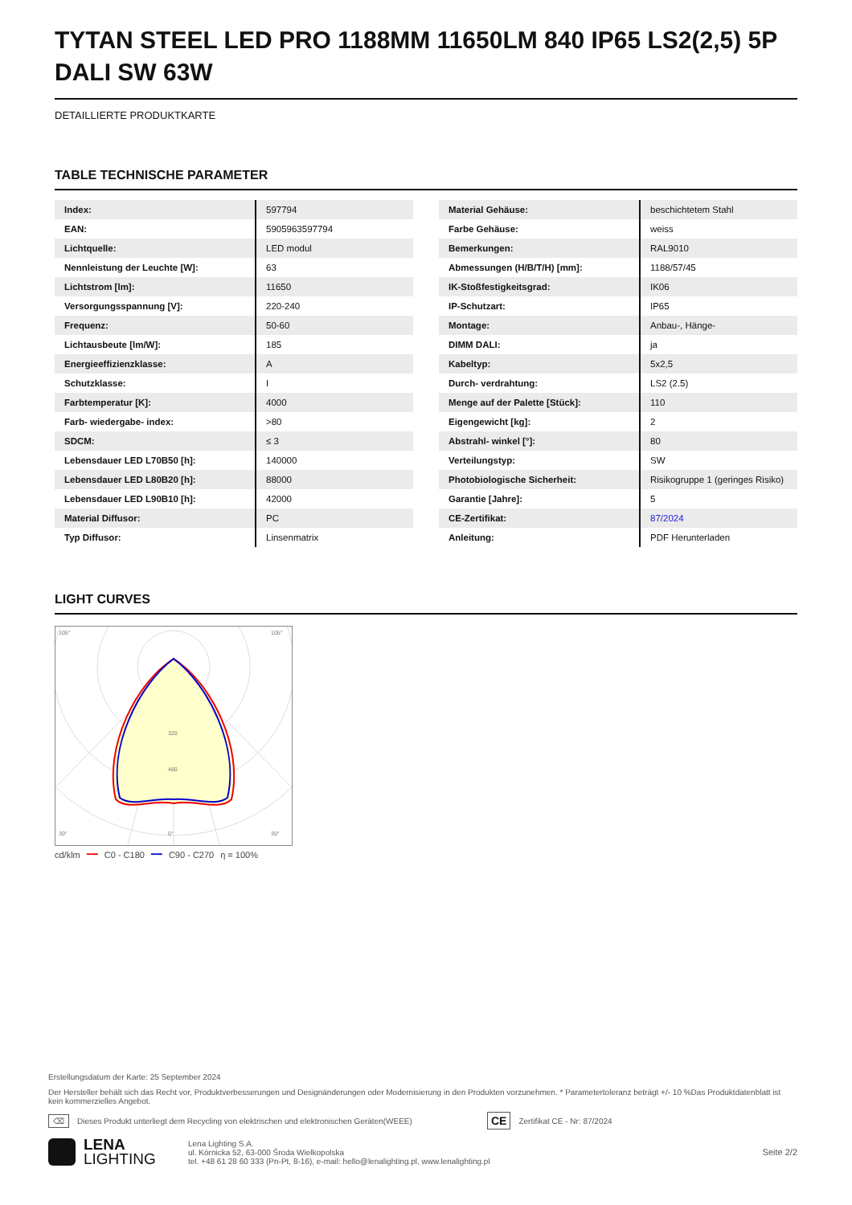TYTAN STEEL LED PRO 1188MM 11650LM 840 IP65 LS2(2,5) 5P DALI SW 63W
DETAILLIERTE PRODUKTKARTE
TABLE TECHNISCHE PARAMETER
| Index: | 597794 |
| EAN: | 5905963597794 |
| Lichtquelle: | LED modul |
| Nennleistung der Leuchte [W]: | 63 |
| Lichtstrom [lm]: | 11650 |
| Versorgungsspannung [V]: | 220-240 |
| Frequenz: | 50-60 |
| Lichtausbeute [lm/W]: | 185 |
| Energieeffizienzklasse: | A |
| Schutzklasse: | I |
| Farbtemperatur [K]: | 4000 |
| Farb- wiedergabe- index: | >80 |
| SDCM: | ≤ 3 |
| Lebensdauer LED L70B50 [h]: | 140000 |
| Lebensdauer LED L80B20 [h]: | 88000 |
| Lebensdauer LED L90B10 [h]: | 42000 |
| Material Diffusor: | PC |
| Typ Diffusor: | Linsenmatrix |
| Material Gehäuse: | beschichtetem Stahl |
| Farbe Gehäuse: | weiss |
| Bemerkungen: | RAL9010 |
| Abmessungen (H/B/T/H) [mm]: | 1188/57/45 |
| IK-Stoßfestigkeitsgrad: | IK06 |
| IP-Schutzart: | IP65 |
| Montage: | Anbau-, Hänge- |
| DIMM DALI: | ja |
| Kabeltyp: | 5x2,5 |
| Durch- verdrahtung: | LS2 (2.5) |
| Menge auf der Palette [Stück]: | 110 |
| Eigengewicht [kg]: | 2 |
| Abstrahl- winkel [°]: | 80 |
| Verteilungstyp: | SW |
| Photobiologische Sicherheit: | Risikogruppe 1 (geringes Risiko) |
| Garantie [Jahre]: | 5 |
| CE-Zertifikat: | 87/2024 |
| Anleitung: | PDF Herunterladen |
LIGHT CURVES
105°
105°
30°
0°
30°
320
480
cd/klm ━━ C0 - C180 ━━ C90 - C270 η = 100%
Erstellungsdatum der Karte: 25 September 2024
Der Hersteller behält sich das Recht vor, Produktverbesserungen und Designänderungen oder Modernisierung in den Produkten vorzunehmen. * Parametertoleranz beträgt +/- 10 %Das Produktdatenblatt ist kein kommerzielles Angebot.
⌫ Dieses Produkt unterliegt dem Recycling von elektrischen und elektronischen Geräten(WEEE) CE Zertifikat CE - Nr: 87/2024
LENA
LIGHTING Lena Lighting S.A.
ul. Kórnicka 52, 63-000 Środa Wielkopolska
tel. +48 61 28 60 333 (Pn-Pt, 8-16), e-mail: hello@lenalighting.pl, www.lenalighting.pl Seite 2/2